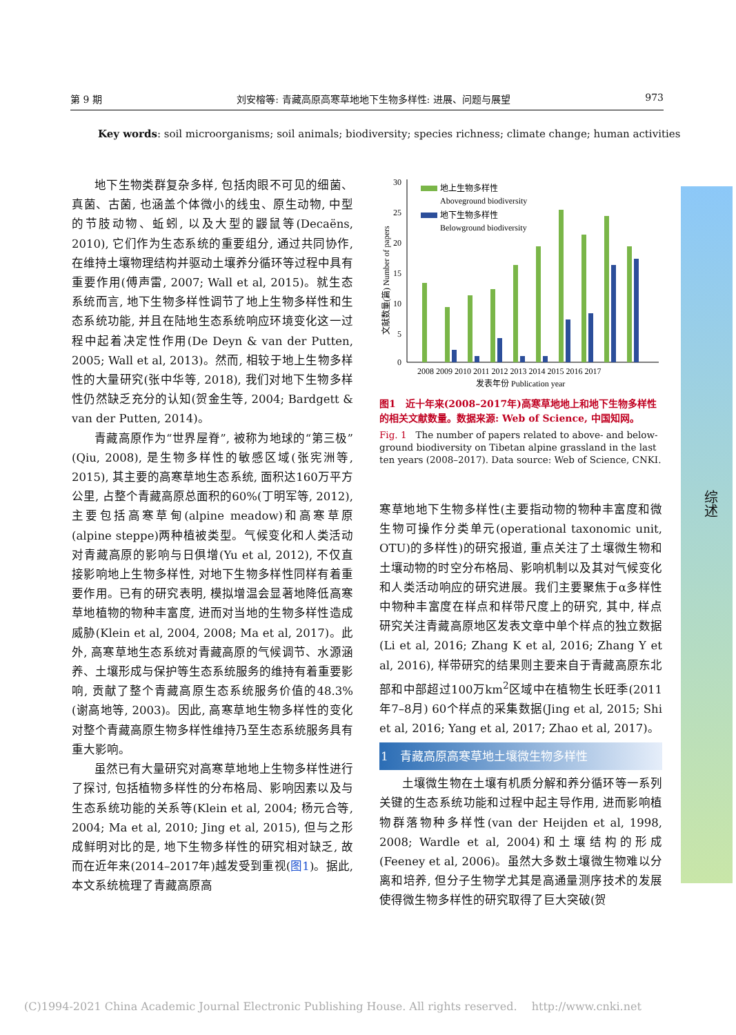第 9 期 刘安榕等: 青藏高原高寒草地地下生物多样性: 进展、问题与展望 973
Key words: soil microorganisms; soil animals; biodiversity; species richness; climate change; human activities
地下生物类群复杂多样, 包括肉眼不可见的细菌、真菌、古菌, 也涵盖个体微小的线虫、原生动物, 中型的节肢动物、蚯蚓, 以及大型的鼹鼠等(Decaëns, 2010), 它们作为生态系统的重要组分, 通过共同协作, 在维持土壤物理结构并驱动土壤养分循环等过程中具有重要作用(傅声雷, 2007; Wall et al, 2015)。就生态系统而言, 地下生物多样性调节了地上生物多样性和生态系统功能, 并且在陆地生态系统响应环境变化这一过程中起着决定性作用(De Deyn & van der Putten, 2005; Wall et al, 2013)。然而, 相较于地上生物多样性的大量研究(张中华等, 2018), 我们对地下生物多样性仍然缺乏充分的认知(贺金生等, 2004; Bardgett & van der Putten, 2014)。
青藏高原作为“世界屋脊”, 被称为地球的“第三极”(Qiu, 2008), 是生物多样性的敏感区域(张宪洲等, 2015), 其主要的高寒草地生态系统, 面积达160万平方公里, 占整个青藏高原总面积的60%(丁明军等, 2012), 主要包括高寒草甸(alpine meadow)和高寒草原(alpine steppe)两种植被类型。气候变化和人类活动对青藏高原的影响与日俱增(Yu et al, 2012), 不仅直接影响地上生物多样性, 对地下生物多样性同样有着重要作用。已有的研究表明, 模拟增温会显著地降低高寒草地植物的物种丰富度, 进而对当地的生物多样性造成威胁(Klein et al, 2004, 2008; Ma et al, 2017)。此外, 高寒草地生态系统对青藏高原的气候调节、水源涵养、土壤形成与保护等生态系统服务的维持有着重要影响, 贡献了整个青藏高原生态系统服务价值的48.3% (谢高地等, 2003)。因此, 高寒草地生物多样性的变化对整个青藏高原生物多样性维持乃至生态系统服务具有重大影响。
虽然已有大量研究对高寒草地地上生物多样性进行了探讨, 包括植物多样性的分布格局、影响因素以及与生态系统功能的关系等(Klein et al, 2004; 杨元合等, 2004; Ma et al, 2010; Jing et al, 2015), 但与之形成鲜明对比的是, 地下生物多样性的研究相对缺乏, 故而在近年来(2014–2017年)越发受到重视(图1)。据此, 本文系统梳理了青藏高原高
30
25
20
15
10
5
0
文献数量(篇) Number of papers
地上生物多样性
Aboveground biodiversity
地下生物多样性
Belowground biodiversity
2008 2009 2010 2011 2012 2013 2014 2015 2016 2017
发表年份 Publication year
图1　近十年来(2008–2017年)高寒草地地上和地下生物多样性的相关文献数量。数据来源: Web of Science, 中国知网。
Fig. 1　The number of papers related to above- and below-ground biodiversity on Tibetan alpine grassland in the last ten years (2008–2017). Data source: Web of Science, CNKI.
寒草地地下生物多样性(主要指动物的物种丰富度和微生物可操作分类单元(operational taxonomic unit, OTU)的多样性)的研究报道, 重点关注了土壤微生物和土壤动物的时空分布格局、影响机制以及其对气候变化和人类活动响应的研究进展。我们主要聚焦于α多样性中物种丰富度在样点和样带尺度上的研究, 其中, 样点研究关注青藏高原地区发表文章中单个样点的独立数据(Li et al, 2016; Zhang K et al, 2016; Zhang Y et al, 2016), 样带研究的结果则主要来自于青藏高原东北部和中部超过100万km<sup>2</sup>区域中在植物生长旺季(2011年7–8月) 60个样点的采集数据(Jing et al, 2015; Shi et al, 2016; Yang et al, 2017; Zhao et al, 2017)。
1　青藏高原高寒草地土壤微生物多样性
土壤微生物在土壤有机质分解和养分循环等一系列关键的生态系统功能和过程中起主导作用, 进而影响植物群落物种多样性(van der Heijden et al, 1998, 2008; Wardle et al, 2004)和土壤结构的形成(Feeney et al, 2006)。虽然大多数土壤微生物难以分离和培养, 但分子生物学尤其是高通量测序技术的发展使得微生物多样性的研究取得了巨大突破(贺
综述
(C)1994-2021 China Academic Journal Electronic Publishing House. All rights reserved.　 http://www.cnki.net